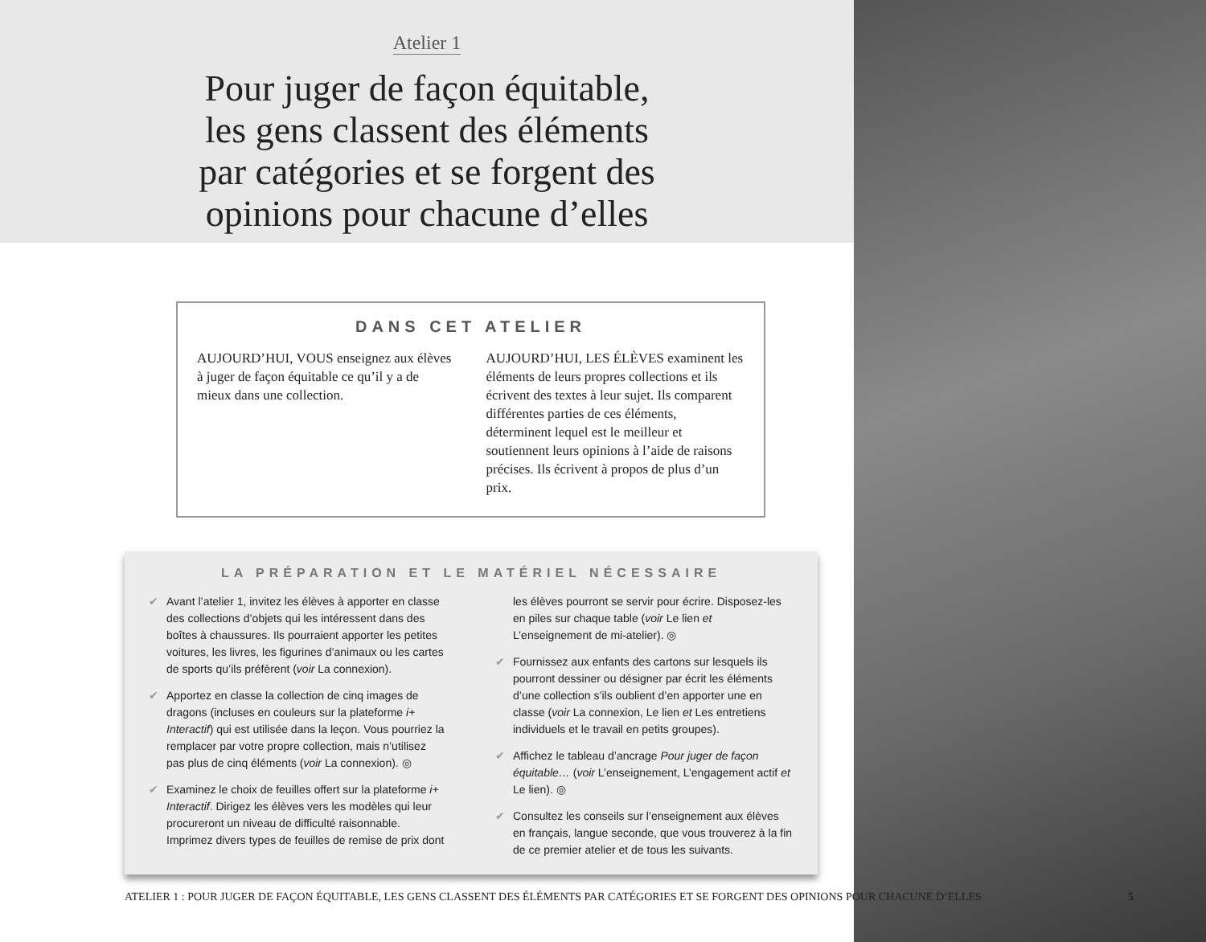Atelier 1
Pour juger de façon équitable,
les gens classent des éléments
par catégories et se forgent des
opinions pour chacune d’elles
DANS CET ATELIER
AUJOURD’HUI, VOUS enseignez aux élèves à juger de façon équitable ce qu’il y a de mieux dans une collection.
AUJOURD’HUI, LES ÉLÈVES examinent les éléments de leurs propres collections et ils écrivent des textes à leur sujet. Ils comparent différentes parties de ces éléments, déterminent lequel est le meilleur et soutiennent leurs opinions à l’aide de raisons précises. Ils écrivent à propos de plus d’un prix.
LA PRÉPARATION ET LE MATÉRIEL NÉCESSAIRE
✔ Avant l’atelier 1, invitez les élèves à apporter en classe des collections d’objets qui les intéressent dans des boîtes à chaussures. Ils pourraient apporter les petites voitures, les livres, les figurines d’animaux ou les cartes de sports qu’ils préfèrent (voir La connexion).
✔ Apportez en classe la collection de cinq images de dragons (incluses en couleurs sur la plateforme i+ Interactif) qui est utilisée dans la leçon. Vous pourriez la remplacer par votre propre collection, mais n’utilisez pas plus de cinq éléments (voir La connexion). ◎
✔ Examinez le choix de feuilles offert sur la plateforme i+ Interactif. Dirigez les élèves vers les modèles qui leur procureront un niveau de difficulté raisonnable. Imprimez divers types de feuilles de remise de prix dont les élèves pourront se servir pour écrire. Disposez-les en piles sur chaque table (voir Le lien et L’enseignement de mi-atelier). ◎
✔ Fournissez aux enfants des cartons sur lesquels ils pourront dessiner ou désigner par écrit les éléments d’une collection s’ils oublient d’en apporter une en classe (voir La connexion, Le lien et Les entretiens individuels et le travail en petits groupes).
✔ Affichez le tableau d’ancrage Pour juger de façon équitable… (voir L’enseignement, L’engagement actif et Le lien). ◎
✔ Consultez les conseils sur l’enseignement aux élèves en français, langue seconde, que vous trouverez à la fin de ce premier atelier et de tous les suivants.
ATELIER 1 : POUR JUGER DE FAÇON ÉQUITABLE, LES GENS CLASSENT DES ÉLÉMENTS PAR CATÉGORIES ET SE FORGENT DES OPINIONS POUR CHACUNE D’ELLES 5